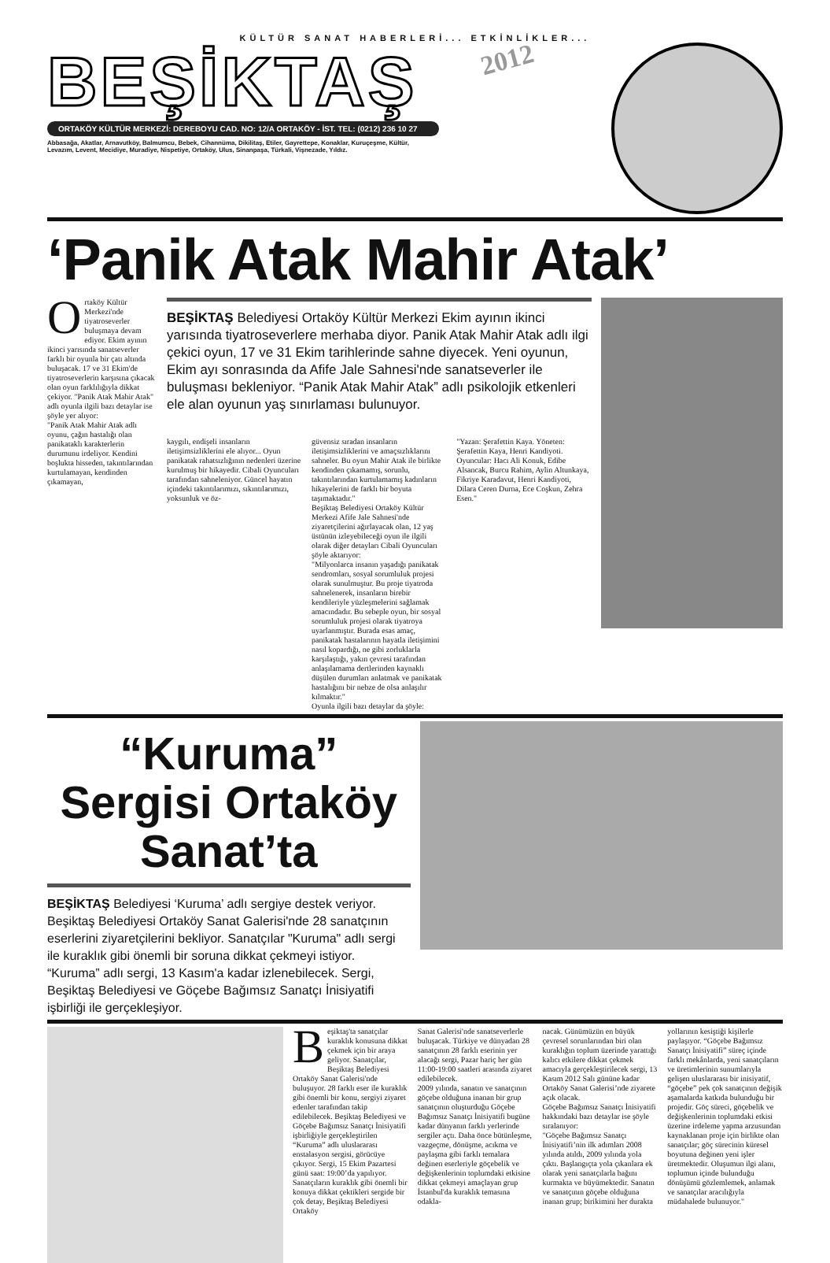KÜLTÜR SANAT HABERLERİ... ETKİNLİKLER...
BEŞİKTAŞ
ORTAKÖY KÜLTÜR MERKEZİ: DEREBOYU CAD. NO: 12/A ORTAKÖY - İST. TEL: (0212) 236 10 27
Abbasağa, Akatlar, Arnavutköy, Balmumcu, Bebek, Cihannüma, Dikilitaş, Etiler, Gayrettepe, Konaklar, Kuruçeşme, Kültür, Levazım, Levent, Mecidiye, Muradiye, Nispetiye, Ortaköy, Ulus, Sinanpaşa, Türkali, Vişnezade, Yıldız.
2012
‘Panik Atak Mahir Atak’
Ortaköy Kültür Merkezi'nde tiyatroseverler buluşmaya devam ediyor. Ekim ayının ikinci yarısında sanatseverler farklı bir oyunla bir çatı altında buluşacak. 17 ve 31 Ekim'de tiyatroseverlerin karşısına çıkacak olan oyun farklılığıyla dikkat çekiyor. "Panik Atak Mahir Atak" adlı oyunla ilgili bazı detaylar ise şöyle yer alıyor:
"Panik Atak Mahir Atak adlı oyunu, çağın hastalığı olan panikataklı karakterlerin durumunu irdeliyor. Kendini boşlukta hisseden, takıntılarından kurtulamayan, kendinden çıkamayan,
BEŞİKTAŞ Belediyesi Ortaköy Kültür Merkezi Ekim ayının ikinci yarısında tiyatroseverlere merhaba diyor. Panik Atak Mahir Atak adlı ilgi çekici oyun, 17 ve 31 Ekim tarihlerinde sahne diyecek. Yeni oyunun, Ekim ayı sonrasında da Afife Jale Sahnesi'nde sanatseverler ile buluşması bekleniyor. “Panik Atak Mahir Atak” adlı psikolojik etkenleri ele alan oyunun yaş sınırlaması bulunuyor.
kaygılı, endişeli insanların iletişimsizliklerini ele alıyor... Oyun panikatak rahatsızlığının nedenleri üzerine kurulmuş bir hikayedir. Cibali Oyuncuları tarafından sahneleniyor. Güncel hayatın içindeki takıntılarımızı, sıkıntılarımızı, yoksunluk ve öz-
güvensiz sıradan insanların iletişimsizliklerini ve amaçsızlıklarını sahneler. Bu oyun Mahir Atak ile birlikte kendinden çıkamamış, sorunlu, takıntılarından kurtulamamış kadınların hikayelerini de farklı bir boyuta taşımaktadır."
Beşiktaş Belediyesi Ortaköy Kültür Merkezi Afife Jale Sahnesi'nde ziyaretçilerini ağırlayacak olan, 12 yaş üstünün izleyebileceği oyun ile ilgili olarak diğer detayları Cibali Oyuncuları şöyle aktarıyor:
"Milyonlarca insanın yaşadığı panikatak sendromları, sosyal sorumluluk projesi olarak sunulmuştur. Bu proje tiyatroda sahnelenerek, insanların birebir kendileriyle yüzleşmelerini sağlamak amacındadır. Bu sebeple oyun, bir sosyal sorumluluk projesi olarak tiyatroya uyarlanmıştır. Burada esas amaç, panikatak hastalarının hayatla iletişimini nasıl kopardığı, ne gibi zorluklarla karşılaştığı, yakın çevresi tarafından anlaşılamama dertlerinden kaynaklı düşülen durumları anlatmak ve panikatak hastalığını bir nebze de olsa anlaşılır kılmaktır."
Oyunla ilgili bazı detaylar da şöyle:
"Yazan: Şerafettin Kaya. Yöneten: Şerafettin Kaya, Henri Kandiyoti. Oyuncular: Hacı Ali Konuk, Edibe Alsancak, Burcu Rahim, Aylin Altunkaya, Fikriye Karadavut, Henri Kandiyoti, Dilara Ceren Durna, Ece Coşkun, Zehra Esen."
“Kuruma” Sergisi Ortaköy Sanat’ta
BEŞİKTAŞ Belediyesi ‘Kuruma’ adlı sergiye destek veriyor. Beşiktaş Belediyesi Ortaköy Sanat Galerisi'nde 28 sanatçının eserlerini ziyaretçilerini bekliyor. Sanatçılar "Kuruma" adlı sergi ile kuraklık gibi önemli bir soruna dikkat çekmeyi istiyor. “Kuruma” adlı sergi, 13 Kasım'a kadar izlenebilecek. Sergi, Beşiktaş Belediyesi ve Göçebe Bağımsız Sanatçı İnisiyatifi işbirliği ile gerçekleşiyor.
Beşiktaş'ta sanatçılar kuraklık konusuna dikkat çekmek için bir araya geliyor. Sanatçılar, Beşiktaş Belediyesi Ortaköy Sanat Galerisi'nde buluşuyor. 28 farklı eser ile kuraklık gibi önemli bir konu, sergiyi ziyaret edenler tarafından takip edilebilecek. Beşiktaş Belediyesi ve Göçebe Bağımsız Sanatçı İnisiyatifi işbirliğiyle gerçekleştirilen “Kuruma” adlı uluslararası enstalasyon sergisi, görücüye çıkıyor. Sergi, 15 Ekim Pazartesi günü saat: 19:00’da yapılıyor. Sanatçıların kuraklık gibi önemli bir konuya dikkat çektikleri sergide bir çok detay, Beşiktaş Belediyesi Ortaköy
Sanat Galerisi'nde sanatseverlerle buluşacak. Türkiye ve dünyadan 28 sanatçının 28 farklı eserinin yer alacağı sergi, Pazar hariç her gün 11:00-19:00 saatleri arasında ziyaret edilebilecek.
2009 yılında, sanatın ve sanatçının göçebe olduğuna inanan bir grup sanatçının oluşturduğu Göçebe Bağımsız Sanatçı İnisiyatifi bugüne kadar dünyanın farklı yerlerinde sergiler açtı. Daha önce bütünleşme, vazgeçme, dönüşme, acıkma ve paylaşma gibi farklı temalara değinen eserleriyle göçebelik ve değişkenlerinin toplumdaki etkisine dikkat çekmeyi amaçlayan grup İstanbul'da kuraklık temasına odakla-
nacak. Günümüzün en büyük çevresel sorunlarından biri olan kuraklığın toplum üzerinde yarattığı kalıcı etkilere dikkat çekmek amacıyla gerçekleştirilecek sergi, 13 Kasım 2012 Salı gününe kadar Ortaköy Sanat Galerisi’nde ziyarete açık olacak.
Göçebe Bağımsız Sanatçı İnisiyatifi hakkındaki bazı detaylar ise şöyle sıralanıyor:
"Göçebe Bağımsız Sanatçı İnisiyatifi’nin ilk adımları 2008 yılında atıldı, 2009 yılında yola çıktı. Başlangıçta yola çıkanlara ek olarak yeni sanatçılarla bağını kurmakta ve büyümektedir. Sanatın ve sanatçının göçebe olduğuna inanan grup; birikimini her durakta
yollarının kesiştiği kişilerle paylaşıyor. “Göçebe Bağımsız Sanatçı İnisiyatifi” süreç içinde farklı mekânlarda, yeni sanatçıların ve üretimlerinin sunumlarıyla gelişen uluslararası bir inisiyatif, “göçebe” pek çok sanatçının değişik aşamalarda katkıda bulunduğu bir projedir. Göç süreci, göçebelik ve değişkenlerinin toplumdaki etkisi üzerine irdeleme yapma arzusundan kaynaklanan proje için birlikte olan sanatçılar; göç sürecinin küresel boyutuna değinen yeni işler üretmektedir. Oluşumun ilgi alanı, toplumun içinde bulunduğu dönüşümü gözlemlemek, anlamak ve sanatçılar aracılığıyla müdahalede bulunuyor."